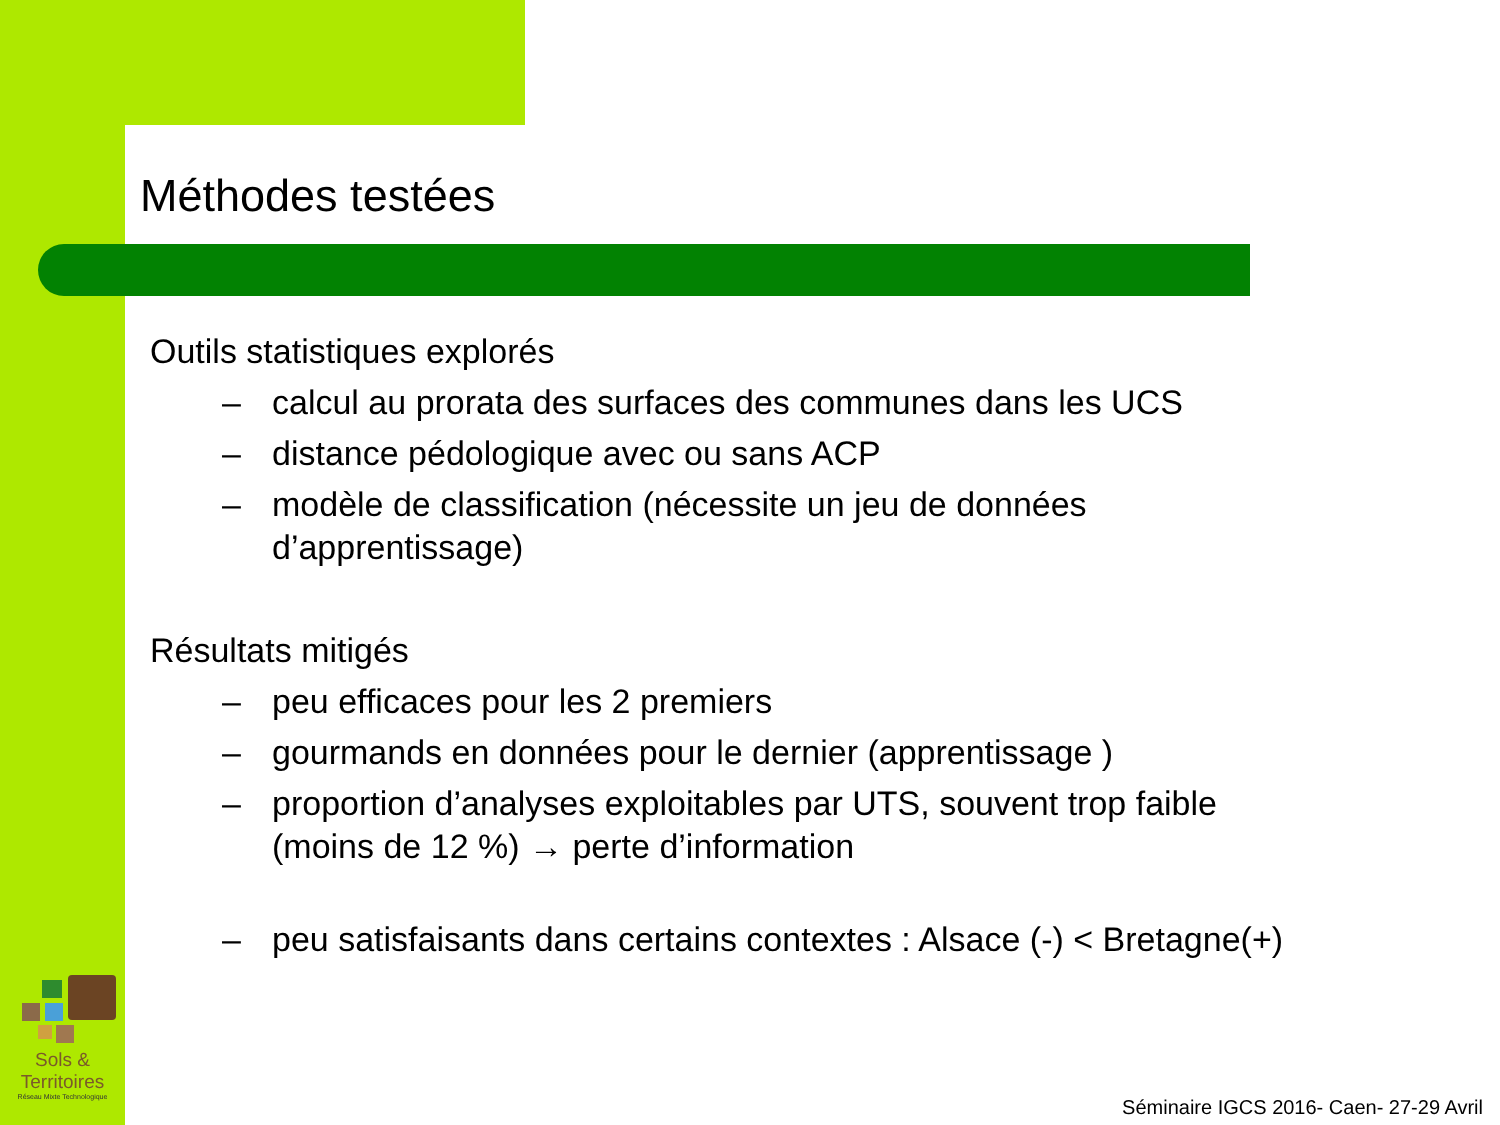Méthodes testées
Outils statistiques explorés
– calcul au prorata des surfaces des communes dans les UCS
– distance pédologique avec ou sans ACP
– modèle de classification (nécessite un jeu de données d’apprentissage)
Résultats mitigés
– peu efficaces pour les 2 premiers
– gourmands en données pour le dernier (apprentissage )
– proportion d’analyses exploitables par UTS, souvent trop faible (moins de 12 %) → perte d’information
– peu satisfaisants dans certains contextes : Alsace (-) < Bretagne(+)
Sols & Territoires
Réseau Mixte Technologique
Séminaire IGCS 2016- Caen- 27-29 Avril